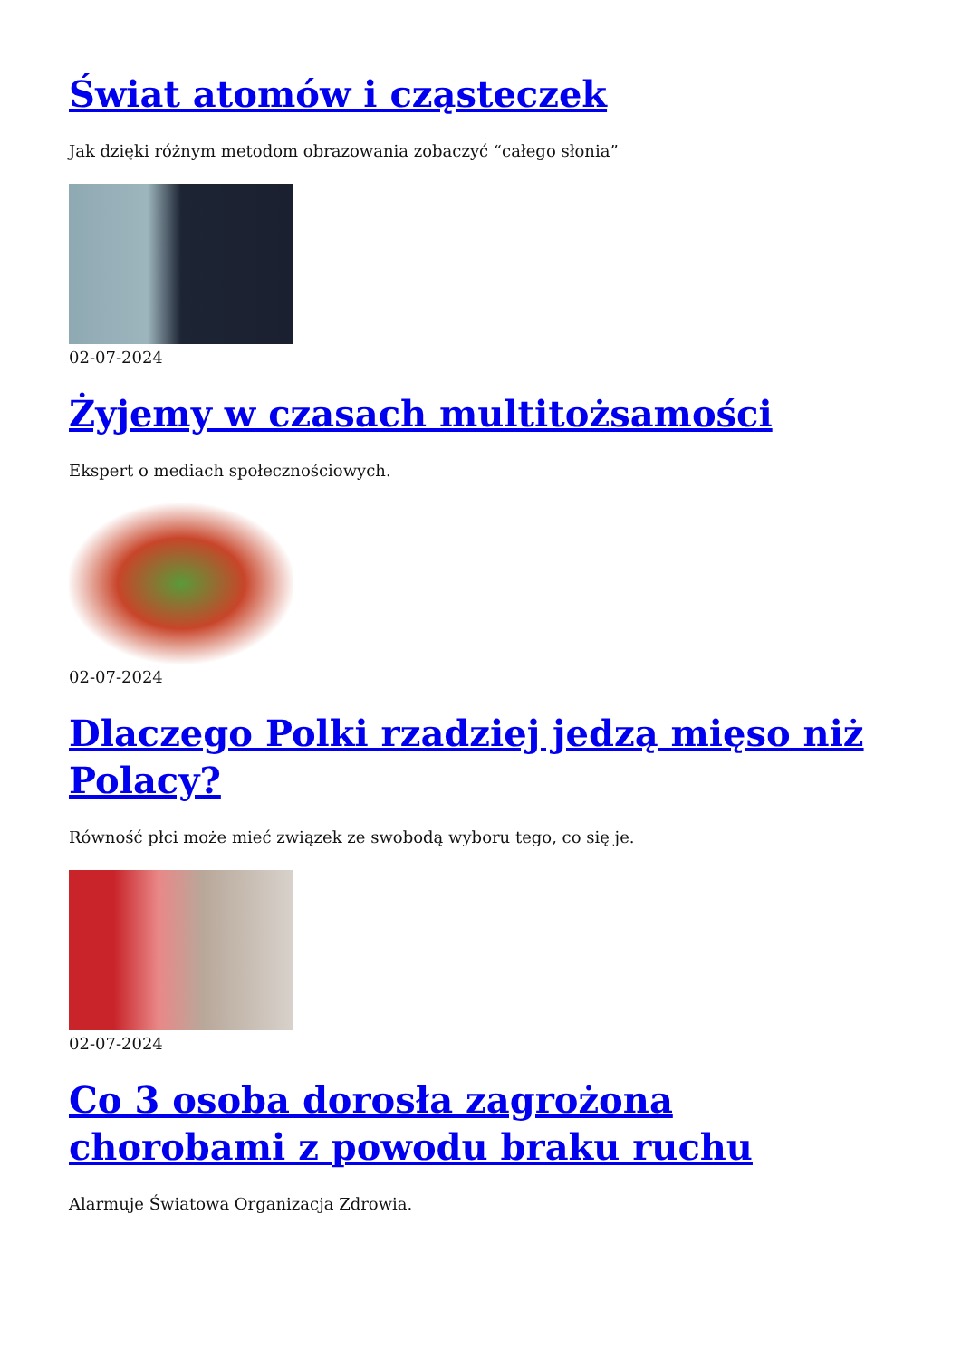Świat atomów i cząsteczek
Jak dzięki różnym metodom obrazowania zobaczyć “całego słonia”
02-07-2024
Żyjemy w czasach multitożsamości
Ekspert o mediach społecznościowych.
02-07-2024
Dlaczego Polki rzadziej jedzą mięso niż Polacy?
Równość płci może mieć związek ze swobodą wyboru tego, co się je.
02-07-2024
Co 3 osoba dorosła zagrożona chorobami z powodu braku ruchu
Alarmuje Światowa Organizacja Zdrowia.